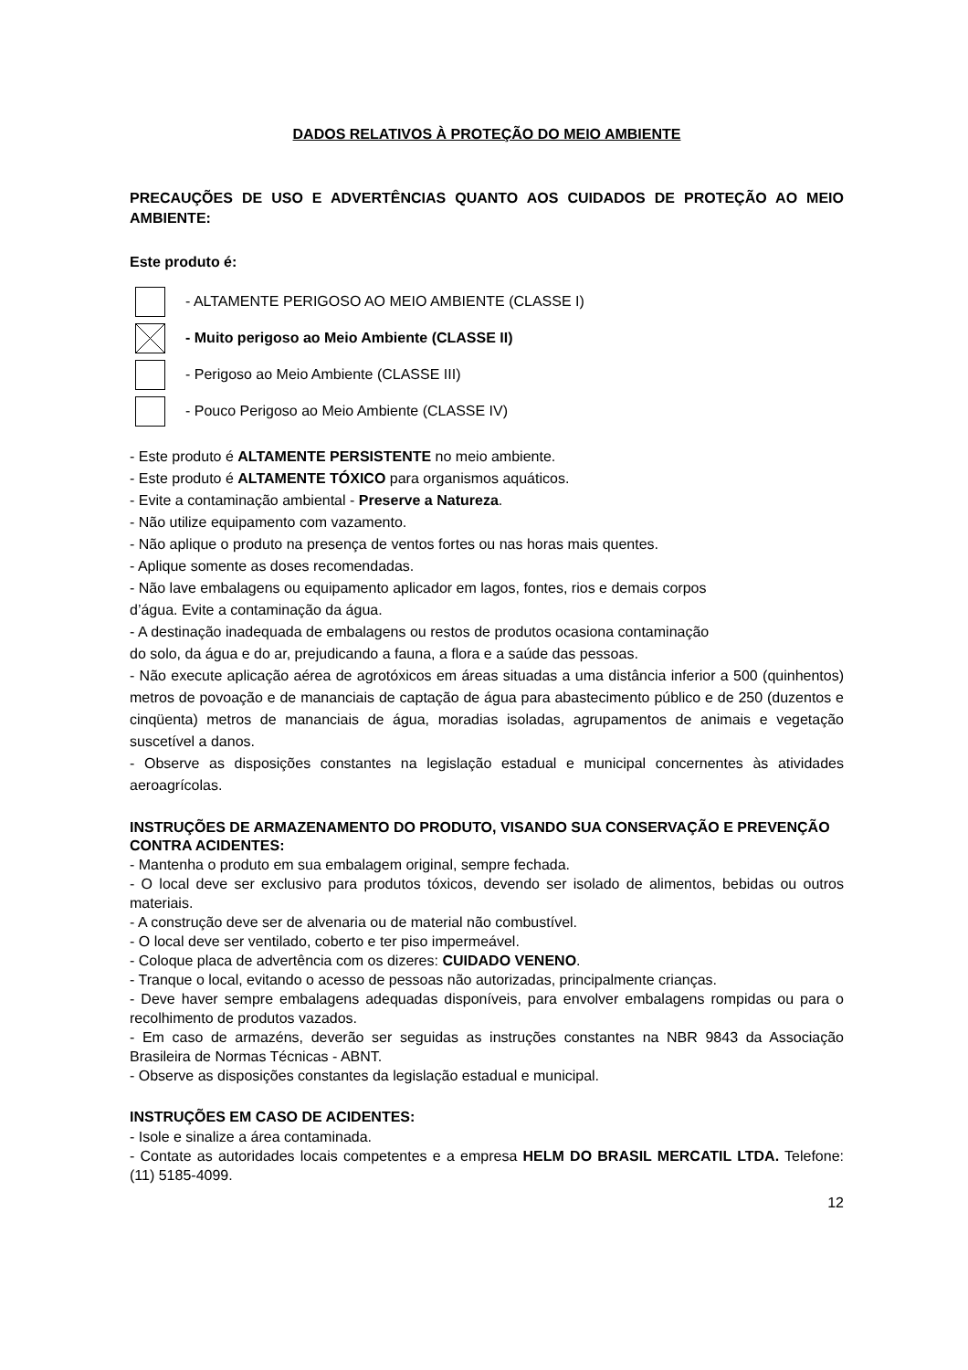DADOS RELATIVOS À PROTEÇÃO DO MEIO AMBIENTE
PRECAUÇÕES DE USO E ADVERTÊNCIAS QUANTO AOS CUIDADOS DE PROTEÇÃO AO MEIO AMBIENTE:
Este produto é:
- ALTAMENTE PERIGOSO AO MEIO AMBIENTE (CLASSE I)
- Muito perigoso ao Meio Ambiente (CLASSE II)
- Perigoso ao Meio Ambiente (CLASSE III)
- Pouco Perigoso ao Meio Ambiente (CLASSE IV)
- Este produto é ALTAMENTE PERSISTENTE no meio ambiente.
- Este produto é ALTAMENTE TÓXICO para organismos aquáticos.
- Evite a contaminação ambiental - Preserve a Natureza.
- Não utilize equipamento com vazamento.
- Não aplique o produto na presença de ventos fortes ou nas horas mais quentes.
- Aplique somente as doses recomendadas.
- Não lave embalagens ou equipamento aplicador em lagos, fontes, rios e demais corpos
d’água. Evite a contaminação da água.
- A destinação inadequada de embalagens ou restos de produtos ocasiona contaminação
do solo, da água e do ar, prejudicando a fauna, a flora e a saúde das pessoas.
- Não execute aplicação aérea de agrotóxicos em áreas situadas a uma distância inferior a 500 (quinhentos) metros de povoação e de mananciais de captação de água para abastecimento público e de 250 (duzentos e cinqüenta) metros de mananciais de água, moradias isoladas, agrupamentos de animais e vegetação suscetível a danos.
- Observe as disposições constantes na legislação estadual e municipal concernentes às atividades aeroagrícolas.
INSTRUÇÕES DE ARMAZENAMENTO DO PRODUTO, VISANDO SUA CONSERVAÇÃO E PREVENÇÃO CONTRA ACIDENTES:
- Mantenha o produto em sua embalagem original, sempre fechada.
- O local deve ser exclusivo para produtos tóxicos, devendo ser isolado de alimentos, bebidas ou outros materiais.
- A construção deve ser de alvenaria ou de material não combustível.
- O local deve ser ventilado, coberto e ter piso impermeável.
- Coloque placa de advertência com os dizeres: CUIDADO VENENO.
- Tranque o local, evitando o acesso de pessoas não autorizadas, principalmente crianças.
- Deve haver sempre embalagens adequadas disponíveis, para envolver embalagens rompidas ou para o recolhimento de produtos vazados.
- Em caso de armazéns, deverão ser seguidas as instruções constantes na NBR 9843 da Associação Brasileira de Normas Técnicas - ABNT.
- Observe as disposições constantes da legislação estadual e municipal.
INSTRUÇÕES EM CASO DE ACIDENTES:
- Isole e sinalize a área contaminada.
- Contate as autoridades locais competentes e a empresa HELM DO BRASIL MERCATIL LTDA. Telefone: (11) 5185-4099.
12